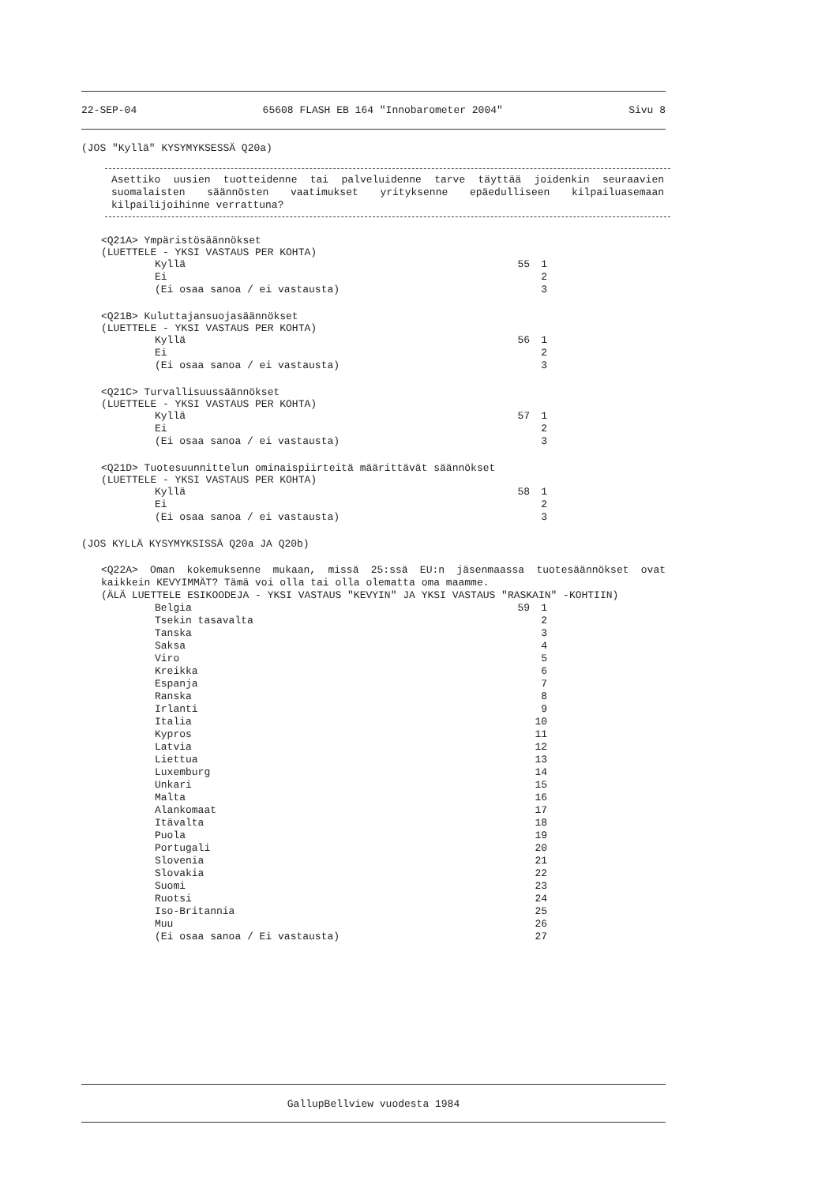22-SEP-04 65608 FLASH EB 164 "Innobarometer 2004" Sivu 8
(JOS "Kyllä" KYSYMYKSESSÄ Q20a)
Asettiko uusien tuotteidenne tai palveluidenne tarve täyttää joidenkin seuraavien suomalaisten säännösten vaatimukset yrityksenne epäedulliseen kilpailuasemaan kilpailijoihinne verrattuna?
<Q21A> Ympäristösäännökset
(LUETTELE - YKSI VASTAUS PER KOHTA)
Kyllä 55 1
Ei 2
(Ei osaa sanoa / ei vastausta) 3
<Q21B> Kuluttajansuojasäännökset
(LUETTELE - YKSI VASTAUS PER KOHTA)
Kyllä 56 1
Ei 2
(Ei osaa sanoa / ei vastausta) 3
<Q21C> Turvallisuussäännökset
(LUETTELE - YKSI VASTAUS PER KOHTA)
Kyllä 57 1
Ei 2
(Ei osaa sanoa / ei vastausta) 3
<Q21D> Tuotesuunnittelun ominaispiirteitä määrittävät säännökset
(LUETTELE - YKSI VASTAUS PER KOHTA)
Kyllä 58 1
Ei 2
(Ei osaa sanoa / ei vastausta) 3
(JOS KYLLÄ KYSYMYKSISSÄ Q20a JA Q20b)
<Q22A> Oman kokemuksenne mukaan, missä 25:ssä EU:n jäsenmaassa tuotesäännökset ovat kaikkein KEVYIMMÄT? Tämä voi olla tai olla olematta oma maamme.
(ÄLÄ LUETTELE ESIKOODEJA - YKSI VASTAUS "KEVYIN" JA YKSI VASTAUS "RASKAIN" -KOHTIIN)
Belgia 59 1
Tsekin tasavalta 2
Tanska 3
Saksa 4
Viro 5
Kreikka 6
Espanja 7
Ranska 8
Irlanti 9
Italia 10
Kypros 11
Latvia 12
Liettua 13
Luxemburg 14
Unkari 15
Malta 16
Alankomaat 17
Itävalta 18
Puola 19
Portugali 20
Slovenia 21
Slovakia 22
Suomi 23
Ruotsi 24
Iso-Britannia 25
Muu 26
(Ei osaa sanoa / Ei vastausta) 27
GallupBellview vuodesta 1984